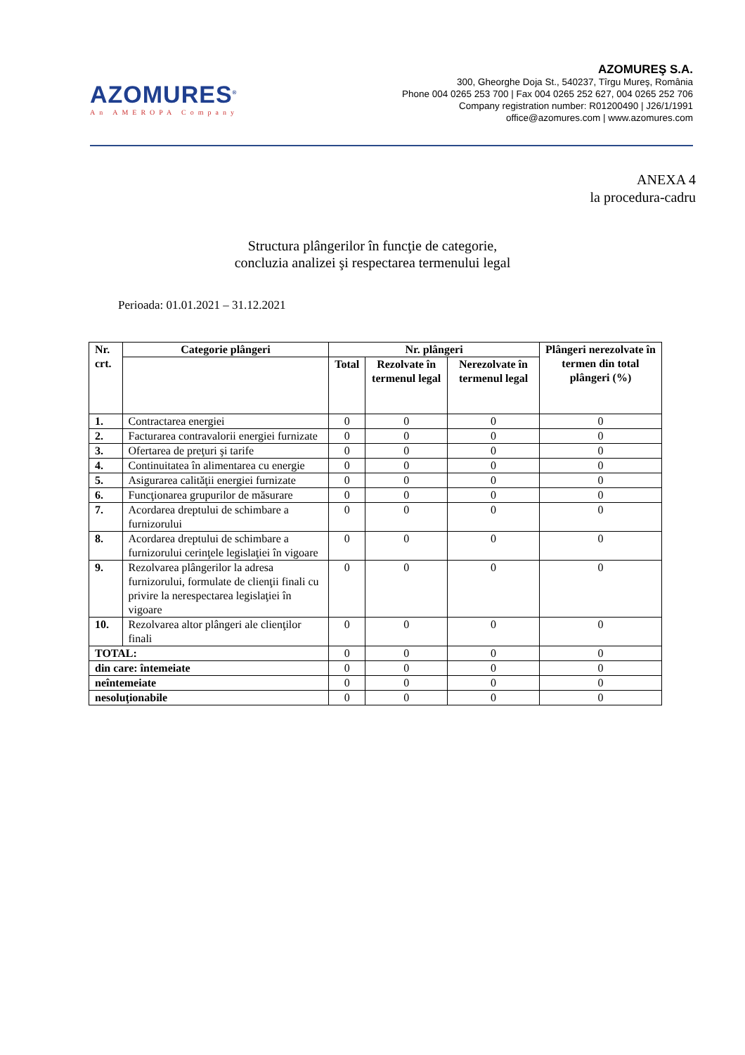AZOMURES<sup>®</sup>
An AMEROPA Company
AZOMUREŞ S.A.
300, Gheorghe Doja St., 540237, Tîrgu Mureş, România
Phone 004 0265 253 700 | Fax 004 0265 252 627, 004 0265 252 706
Company registration number: R01200490 | J26/1/1991
office@azomures.com | www.azomures.com
ANEXA 4
la procedura-cadru
Structura plângerilor în funcţie de categorie,
concluzia analizei şi respectarea termenului legal
Perioada: 01.01.2021 – 31.12.2021
| Nr. crt. | Categorie plângeri | Nr. plângeri | | | Plângeri nerezolvate în termen din total plângeri (%) |
| --- | --- | --- | --- | --- | --- |
| | | Total | Rezolvate în termenul legal | Nerezolvate în termenul legal | |
| 1. | Contractarea energiei | 0 | 0 | 0 | 0 |
| 2. | Facturarea contravalorii energiei furnizate | 0 | 0 | 0 | 0 |
| 3. | Ofertarea de preţuri şi tarife | 0 | 0 | 0 | 0 |
| 4. | Continuitatea în alimentarea cu energie | 0 | 0 | 0 | 0 |
| 5. | Asigurarea calităţii energiei furnizate | 0 | 0 | 0 | 0 |
| 6. | Funcţionarea grupurilor de măsurare | 0 | 0 | 0 | 0 |
| 7. | Acordarea dreptului de schimbare a furnizorului | 0 | 0 | 0 | 0 |
| 8. | Acordarea dreptului de schimbare a furnizorului cerinţele legislaţiei în vigoare | 0 | 0 | 0 | 0 |
| 9. | Rezolvarea plângerilor la adresa furnizorului, formulate de clienţii finali cu privire la nerespectarea legislaţiei în vigoare | 0 | 0 | 0 | 0 |
| 10. | Rezolvarea altor plângeri ale clienţilor finali | 0 | 0 | 0 | 0 |
| TOTAL: | | 0 | 0 | 0 | 0 |
| din care: întemeiate | | 0 | 0 | 0 | 0 |
| neîntemeiate | | 0 | 0 | 0 | 0 |
| nesoluţionabile | | 0 | 0 | 0 | 0 |